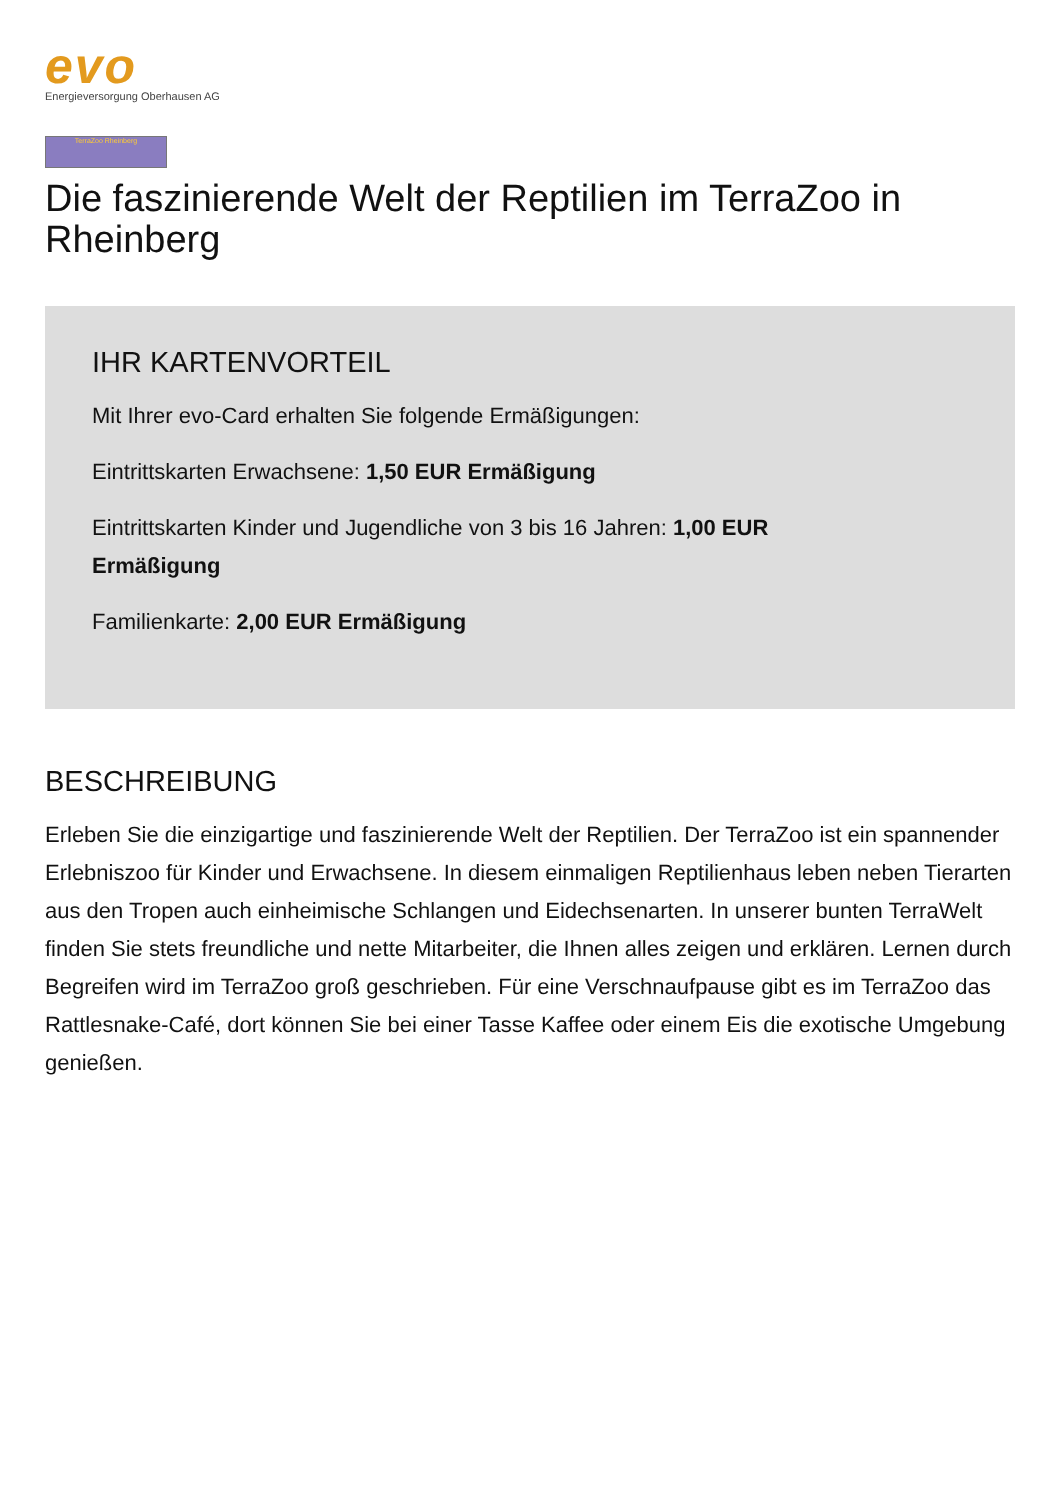evo
Energieversorgung Oberhausen AG
TerraZoo Rheinberg
Die faszinierende Welt der Reptilien im TerraZoo in Rheinberg
IHR KARTENVORTEIL
Mit Ihrer evo-Card erhalten Sie folgende Ermäßigungen:
Eintrittskarten Erwachsene: 1,50 EUR Ermäßigung
Eintrittskarten Kinder und Jugendliche von 3 bis 16 Jahren: 1,00 EUR
Ermäßigung
Familienkarte: 2,00 EUR Ermäßigung
BESCHREIBUNG
Erleben Sie die einzigartige und faszinierende Welt der Reptilien. Der TerraZoo ist ein spannender Erlebniszoo für Kinder und Erwachsene. In diesem einmaligen Reptilienhaus leben neben Tierarten aus den Tropen auch einheimische Schlangen und Eidechsenarten. In unserer bunten TerraWelt finden Sie stets freundliche und nette Mitarbeiter, die Ihnen alles zeigen und erklären. Lernen durch Begreifen wird im TerraZoo groß geschrieben. Für eine Verschnaufpause gibt es im TerraZoo das Rattlesnake-Café, dort können Sie bei einer Tasse Kaffee oder einem Eis die exotische Umgebung genießen.